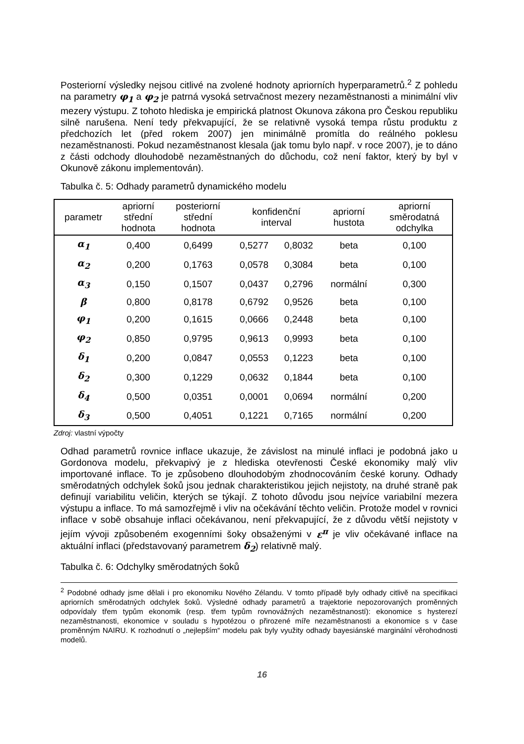Posteriorní výsledky nejsou citlivé na zvolené hodnoty apriorních hyperparametrů.<sup>2</sup> Z pohledu na parametry φ<sub>1</sub> a φ<sub>2</sub> je patrná vysoká setrvačnost mezery nezaměstnanosti a minimální vliv mezery výstupu. Z tohoto hlediska je empirická platnost Okunova zákona pro Českou republiku silně narušena. Není tedy překvapující, že se relativně vysoká tempa růstu produktu z předchozích let (před rokem 2007) jen minimálně promítla do reálného poklesu nezaměstnanosti. Pokud nezaměstnanost klesala (jak tomu bylo např. v roce 2007), je to dáno z části odchody dlouhodobě nezaměstnaných do důchodu, což není faktor, který by byl v Okunově zákonu implementován).
Tabulka č. 5: Odhady parametrů dynamického modelu
| parametr | apriorní střední hodnota | posteriorní střední hodnota | konfidenční interval | | apriorní hustota | apriorní směrodatná odchylka |
| --- | --- | --- | --- | --- | --- | --- |
| α<sub>1</sub> | 0,400 | 0,6499 | 0,5277 | 0,8032 | beta | 0,100 |
| α<sub>2</sub> | 0,200 | 0,1763 | 0,0578 | 0,3084 | beta | 0,100 |
| α<sub>3</sub> | 0,150 | 0,1507 | 0,0437 | 0,2796 | normální | 0,300 |
| β | 0,800 | 0,8178 | 0,6792 | 0,9526 | beta | 0,100 |
| φ<sub>1</sub> | 0,200 | 0,1615 | 0,0666 | 0,2448 | beta | 0,100 |
| φ<sub>2</sub> | 0,850 | 0,9795 | 0,9613 | 0,9993 | beta | 0,100 |
| δ<sub>1</sub> | 0,200 | 0,0847 | 0,0553 | 0,1223 | beta | 0,100 |
| δ<sub>2</sub> | 0,300 | 0,1229 | 0,0632 | 0,1844 | beta | 0,100 |
| δ<sub>4</sub> | 0,500 | 0,0351 | 0,0001 | 0,0694 | normální | 0,200 |
| δ<sub>3</sub> | 0,500 | 0,4051 | 0,1221 | 0,7165 | normální | 0,200 |
Zdroj: vlastní výpočty
Odhad parametrů rovnice inflace ukazuje, že závislost na minulé inflaci je podobná jako u Gordonova modelu, překvapivý je z hlediska otevřenosti České ekonomiky malý vliv importované inflace. To je způsobeno dlouhodobým zhodnocováním české koruny. Odhady směrodatných odchylek šoků jsou jednak charakteristikou jejich nejistoty, na druhé straně pak definují variabilitu veličin, kterých se týkají. Z tohoto důvodu jsou nejvíce variabilní mezera výstupu a inflace. To má samozřejmě i vliv na očekávání těchto veličin. Protože model v rovnici inflace v sobě obsahuje inflaci očekávanou, není překvapující, že z důvodu větší nejistoty v jejím vývoji způsobeném exogenními šoky obsaženými v ε<sup>π</sup> je vliv očekávané inflace na aktuální inflaci (představovaný parametrem δ<sub>2</sub>) relativně malý.
Tabulka č. 6: Odchylky směrodatných šoků
<sup>2</sup> Podobné odhady jsme dělali i pro ekonomiku Nového Zélandu. V tomto případě byly odhady citlivě na specifikaci apriorních směrodatných odchylek šoků. Výsledné odhady parametrů a trajektorie nepozorovaných proměnných odpovídaly třem typům ekonomik (resp. třem typům rovnovážných nezaměstnaností): ekonomice s hysterezí nezaměstnanosti, ekonomice v souladu s hypotézou o přirozené míře nezaměstnanosti a ekonomice s v čase proměnným NAIRU. K rozhodnutí o „nejlepším“ modelu pak byly využity odhady bayesiánské marginální věrohodnosti modelů.
16